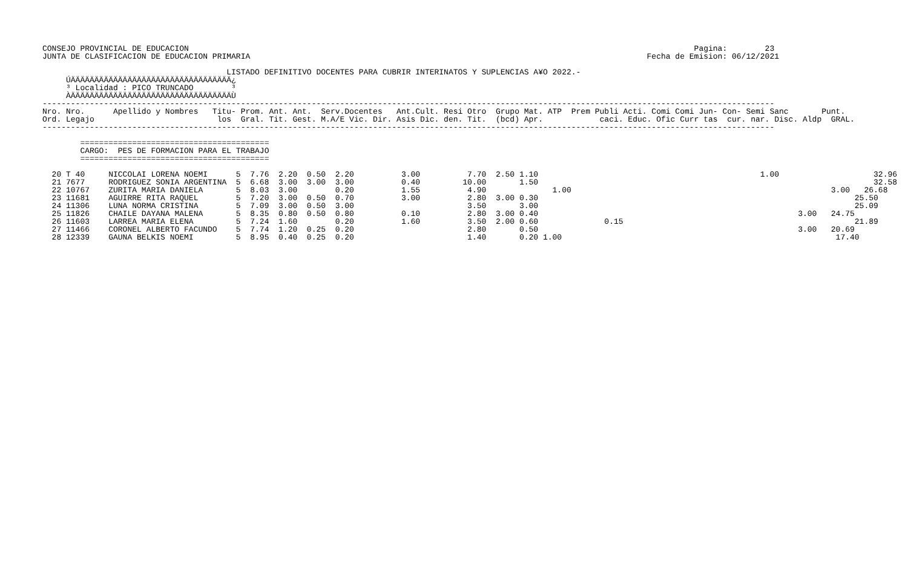CONSEJO PROVINCIAL DE EDUCACION                                                                                                           Pagina:        23
JUNTA DE CLASIFICACION DE EDUCACION PRIMARIA                                                                                    Fecha de Emision: 06/12/2021

                                       LISTADO DEFINITIVO DOCENTES PARA CUBRIR INTERINATOS Y SUPLENCIAS A¥O 2022.-
     ÚÄÄÄÄÄÄÄÄÄÄÄÄÄÄÄÄÄÄÄÄÄÄÄÄÄÄÄÄÄÄÄÄÄÄ¿
     ³ Localidad : PICO TRUNCADO        ³
     ÀÄÄÄÄÄÄÄÄÄÄÄÄÄÄÄÄÄÄÄÄÄÄÄÄÄÄÄÄÄÄÄÄÄÄÙ
-----------------------------------------------------------------------------------------------------------------------------------------------------------
Nro. Nro.      Apellido y Nombres   Titu- Prom. Ant. Ant.  Serv.Docentes   Ant.Cult. Resi Otro  Grupo Mat. ATP  Prem Publi Acti. Comi Comi Jun- Con- Semi Sanc       Punt.
Ord. Legajo                          los  Gral. Tit. Gest. M.A/E Vic. Dir. Asis Dic. den. Tit.  (bcd) Apr.            caci. Educ. Ofic Curr tas  cur. nar. Disc. Aldp  GRAL.
-----------------------------------------------------------------------------------------------------------------------------------------------------------

        ========================================
        CARGO:  PES DE FORMACION PARA EL TRABAJO
        ========================================

  20 T 40     NICCOLAI LORENA NOEMI      5  7.76  2.20  0.50  2.20          3.00          7.70  2.50 1.10                                               1.00                    32.96
  21 7677     RODRIGUEZ SONIA ARGENTINA  5  6.68  3.00  3.00  3.00          0.40         10.00       1.50                                                                       32.58
  22 10767    ZURITA MARIA DANIELA       5  8.03  3.00        0.20          1.55          4.90              1.00                                                       3.00   26.68
  23 11681    AGUIRRE RITA RAQUEL        5  7.20  3.00  0.50  0.70          3.00          2.80  3.00 0.30                                                                   25.50
  24 11306    LUNA NORMA CRISTINA        5  7.09  3.00  0.50  3.00                        3.50       3.00                                                                   25.09
  25 11826    CHAILE DAYANA MALENA       5  8.35  0.80  0.50  0.80          0.10          2.80  3.00 0.40                                                       3.00   24.75
  26 11603    LARREA MARIA ELENA         5  7.24  1.60        0.20          1.60          3.50  2.00 0.60              0.15                                                 21.89
  27 11466    CORONEL ALBERTO FACUNDO    5  7.74  1.20  0.25  0.20                        2.80       0.50                                                       3.00   20.69
  28 12339    GAUNA BELKIS NOEMI         5  8.95  0.40  0.25  0.20                        1.40       0.20 1.00                                                          17.40